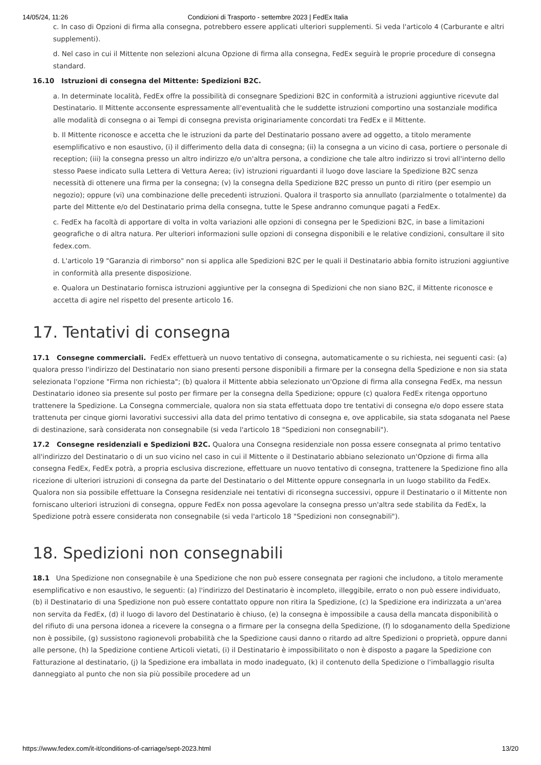14/05/24, 11:26 Condizioni di Trasporto - settembre 2023 | FedEx Italia
c. In caso di Opzioni di firma alla consegna, potrebbero essere applicati ulteriori supplementi. Si veda l'articolo 4 (Carburante e altri supplementi).
d. Nel caso in cui il Mittente non selezioni alcuna Opzione di firma alla consegna, FedEx seguirà le proprie procedure di consegna standard.
16.10 Istruzioni di consegna del Mittente: Spedizioni B2C.
a. In determinate località, FedEx offre la possibilità di consegnare Spedizioni B2C in conformità a istruzioni aggiuntive ricevute dal Destinatario. Il Mittente acconsente espressamente all'eventualità che le suddette istruzioni comportino una sostanziale modifica alle modalità di consegna o ai Tempi di consegna prevista originariamente concordati tra FedEx e il Mittente.
b. Il Mittente riconosce e accetta che le istruzioni da parte del Destinatario possano avere ad oggetto, a titolo meramente esemplificativo e non esaustivo, (i) il differimento della data di consegna; (ii) la consegna a un vicino di casa, portiere o personale di reception; (iii) la consegna presso un altro indirizzo e/o un'altra persona, a condizione che tale altro indirizzo si trovi all'interno dello stesso Paese indicato sulla Lettera di Vettura Aerea; (iv) istruzioni riguardanti il luogo dove lasciare la Spedizione B2C senza necessità di ottenere una firma per la consegna; (v) la consegna della Spedizione B2C presso un punto di ritiro (per esempio un negozio); oppure (vi) una combinazione delle precedenti istruzioni. Qualora il trasporto sia annullato (parzialmente o totalmente) da parte del Mittente e/o del Destinatario prima della consegna, tutte le Spese andranno comunque pagati a FedEx.
c. FedEx ha facoltà di apportare di volta in volta variazioni alle opzioni di consegna per le Spedizioni B2C, in base a limitazioni geografiche o di altra natura. Per ulteriori informazioni sulle opzioni di consegna disponibili e le relative condizioni, consultare il sito fedex.com.
d. L'articolo 19 "Garanzia di rimborso" non si applica alle Spedizioni B2C per le quali il Destinatario abbia fornito istruzioni aggiuntive in conformità alla presente disposizione.
e. Qualora un Destinatario fornisca istruzioni aggiuntive per la consegna di Spedizioni che non siano B2C, il Mittente riconosce e accetta di agire nel rispetto del presente articolo 16.
17. Tentativi di consegna
17.1 Consegne commerciali. FedEx effettuerà un nuovo tentativo di consegna, automaticamente o su richiesta, nei seguenti casi: (a) qualora presso l'indirizzo del Destinatario non siano presenti persone disponibili a firmare per la consegna della Spedizione e non sia stata selezionata l'opzione "Firma non richiesta"; (b) qualora il Mittente abbia selezionato un'Opzione di firma alla consegna FedEx, ma nessun Destinatario idoneo sia presente sul posto per firmare per la consegna della Spedizione; oppure (c) qualora FedEx ritenga opportuno trattenere la Spedizione. La Consegna commerciale, qualora non sia stata effettuata dopo tre tentativi di consegna e/o dopo essere stata trattenuta per cinque giorni lavorativi successivi alla data del primo tentativo di consegna e, ove applicabile, sia stata sdoganata nel Paese di destinazione, sarà considerata non consegnabile (si veda l'articolo 18 "Spedizioni non consegnabili").
17.2 Consegne residenziali e Spedizioni B2C. Qualora una Consegna residenziale non possa essere consegnata al primo tentativo all'indirizzo del Destinatario o di un suo vicino nel caso in cui il Mittente o il Destinatario abbiano selezionato un'Opzione di firma alla consegna FedEx, FedEx potrà, a propria esclusiva discrezione, effettuare un nuovo tentativo di consegna, trattenere la Spedizione fino alla ricezione di ulteriori istruzioni di consegna da parte del Destinatario o del Mittente oppure consegnarla in un luogo stabilito da FedEx. Qualora non sia possibile effettuare la Consegna residenziale nei tentativi di riconsegna successivi, oppure il Destinatario o il Mittente non forniscano ulteriori istruzioni di consegna, oppure FedEx non possa agevolare la consegna presso un'altra sede stabilita da FedEx, la Spedizione potrà essere considerata non consegnabile (si veda l'articolo 18 "Spedizioni non consegnabili").
18. Spedizioni non consegnabili
18.1 Una Spedizione non consegnabile è una Spedizione che non può essere consegnata per ragioni che includono, a titolo meramente esemplificativo e non esaustivo, le seguenti: (a) l'indirizzo del Destinatario è incompleto, illeggibile, errato o non può essere individuato, (b) il Destinatario di una Spedizione non può essere contattato oppure non ritira la Spedizione, (c) la Spedizione era indirizzata a un'area non servita da FedEx, (d) il luogo di lavoro del Destinatario è chiuso, (e) la consegna è impossibile a causa della mancata disponibilità o del rifiuto di una persona idonea a ricevere la consegna o a firmare per la consegna della Spedizione, (f) lo sdoganamento della Spedizione non è possibile, (g) sussistono ragionevoli probabilità che la Spedizione causi danno o ritardo ad altre Spedizioni o proprietà, oppure danni alle persone, (h) la Spedizione contiene Articoli vietati, (i) il Destinatario è impossibilitato o non è disposto a pagare la Spedizione con Fatturazione al destinatario, (j) la Spedizione era imballata in modo inadeguato, (k) il contenuto della Spedizione o l'imballaggio risulta danneggiato al punto che non sia più possibile procedere ad un
https://www.fedex.com/it-it/conditions-of-carriage/sept-2023.html 13/20